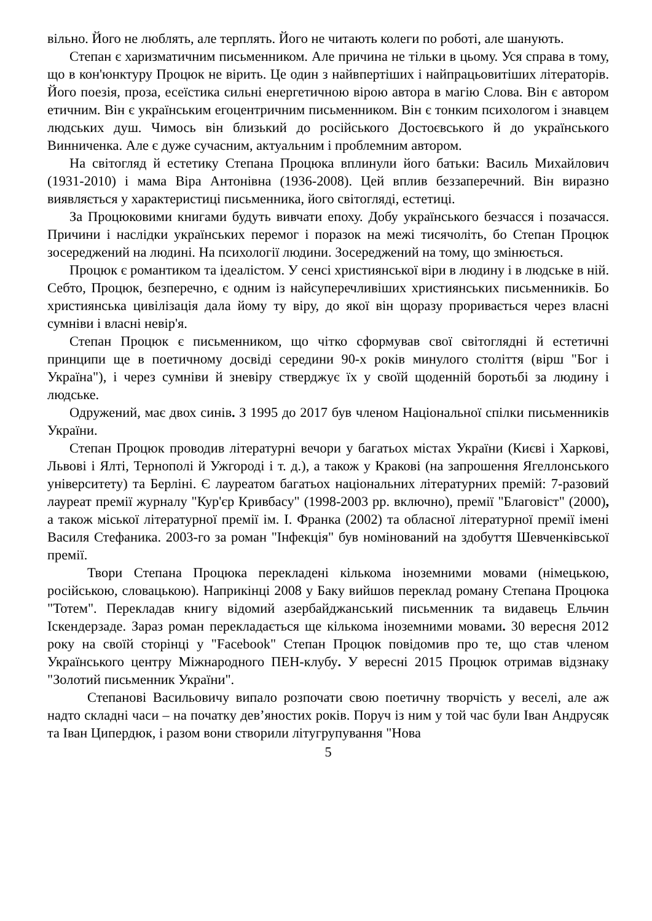вільно. Його не люблять, але терплять. Його не читають колеги по роботі, але шанують.
Степан є харизматичним письменником. Але причина не тільки в цьому. Уся справа в тому, що в кон'юнктуру Процюк не вірить. Це один з найвпертіших і найпрацьовитіших літераторів. Його поезія, проза, есеїстика сильні енергетичною вірою автора в магію Слова. Він є автором етичним. Він є українським егоцентричним письменником. Він є тонким психологом і знавцем людських душ. Чимось він близький до російського Достоєвського й до українського Винниченка. Але є дуже сучасним, актуальним і проблемним автором.
На світогляд й естетику Степана Процюка вплинули його батьки: Василь Михайлович (1931-2010) і мама Віра Антонівна (1936-2008). Цей вплив беззаперечний. Він виразно виявляється у характеристиці письменника, його світогляді, естетиці.
За Процюковими книгами будуть вивчати епоху. Добу українського безчасся і позачасся. Причини і наслідки українських перемог і поразок на межі тисячоліть, бо Степан Процюк зосереджений на людині. На психології людини. Зосереджений на тому, що змінюється.
Процюк є романтиком та ідеалістом. У сенсі християнської віри в людину і в людське в ній. Себто, Процюк, безперечно, є одним із найсуперечливіших християнських письменників. Бо християнська цивілізація дала йому ту віру, до якої він щоразу проривається через власні сумніви і власні невір'я.
Степан Процюк є письменником, що чітко сформував свої світоглядні й естетичні принципи ще в поетичному досвіді середини 90-х років минулого століття (вірш "Бог і Україна"), і через сумніви й зневіру стверджує їх у своїй щоденній боротьбі за людину і людське.
Одружений, має двох синів. З 1995 до 2017 був членом Національної спілки письменників України.
Степан Процюк проводив літературні вечори у багатьох містах України (Києві і Харкові, Львові і Ялті, Тернополі й Ужгороді і т. д.), а також у Кракові (на запрошення Ягеллонського університету) та Берліні. Є лауреатом багатьох національних літературних премій: 7-разовий лауреат премії журналу "Кур'єр Кривбасу" (1998-2003 рр. включно), премії "Благовіст" (2000), а також міської літературної премії ім. І. Франка (2002) та обласної літературної премії імені Василя Стефаника. 2003-го за роман "Інфекція" був номінований на здобуття Шевченківської премії.
Твори Степана Процюка перекладені кількома іноземними мовами (німецькою, російською, словацькою). Наприкінці 2008 у Баку вийшов переклад роману Степана Процюка "Тотем". Перекладав книгу відомий азербайджанський письменник та видавець Ельчин Іскендерзаде. Зараз роман перекладається ще кількома іноземними мовами. 30 вересня 2012 року на своїй сторінці у "Facebook" Степан Процюк повідомив про те, що став членом Українського центру Міжнародного ПЕН-клубу. У вересні 2015 Процюк отримав відзнаку "Золотий письменник України".
Степанові Васильовичу випало розпочати свою поетичну творчість у веселі, але аж надто складні часи – на початку дев’яностих років. Поруч із ним у той час були Іван Андрусяк та Іван Ципердюк, і разом вони створили літугрупування "Нова
5